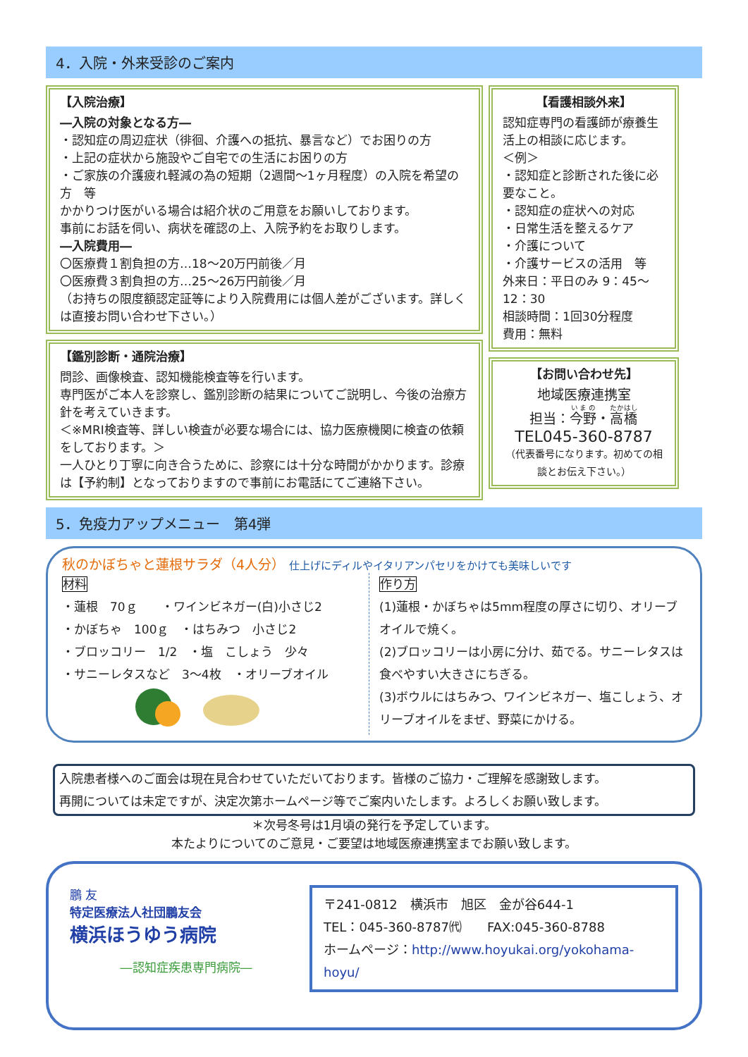4．入院・外来受診のご案内
【入院治療】
―入院の対象となる方―
・認知症の周辺症状（徘徊、介護への抵抗、暴言など）でお困りの方
・上記の症状から施設やご自宅での生活にお困りの方
・ご家族の介護疲れ軽減の為の短期（2週間～1ヶ月程度）の入院を希望の方　等
かかりつけ医がいる場合は紹介状のご用意をお願いしております。
事前にお話を伺い、病状を確認の上、入院予約をお取りします。
―入院費用―
〇医療費１割負担の方…18～20万円前後／月
〇医療費３割負担の方…25～26万円前後／月
（お持ちの限度額認定証等により入院費用には個人差がございます。詳しくは直接お問い合わせ下さい。）
【鑑別診断・通院治療】
問診、画像検査、認知機能検査等を行います。
専門医がご本人を診察し、鑑別診断の結果についてご説明し、今後の治療方針を考えていきます。
＜※MRI検査等、詳しい検査が必要な場合には、協力医療機関に検査の依頼をしております。＞
一人ひとり丁寧に向き合うために、診察には十分な時間がかかります。診療は【予約制】となっておりますので事前にお電話にてご連絡下さい。
【看護相談外来】
認知症専門の看護師が療養生活上の相談に応じます。
＜例＞
・認知症と診断された後に必要なこと。
・認知症の症状への対応
・日常生活を整えるケア
・介護について
・介護サービスの活用　等
外来日：平日のみ 9：45～12：30
相談時間：1回30分程度
費用：無料
【お問い合わせ先】
地域医療連携室
担当：今野・高橋
TEL045-360-8787
（代表番号になります。初めての相談とお伝え下さい。）
5．免疫力アップメニュー　第4弾
秋のかぼちゃと蓮根サラダ（4人分） 仕上げにディルやイタリアンパセリをかけても美味しいです
材料
・蓮根　70ｇ　　・ワインビネガー(白)小さじ2
・かぼちゃ　100ｇ　・はちみつ　小さじ2
・ブロッコリー　1/2　・塩　こしょう　少々
・サニーレタスなど　3～4枚　・オリーブオイル
作り方
(1)蓮根・かぼちゃは5mm程度の厚さに切り、オリーブオイルで焼く。
(2)ブロッコリーは小房に分け、茹でる。サニーレタスは食べやすい大きさにちぎる。
(3)ボウルにはちみつ、ワインビネガー、塩こしょう、オリーブオイルをまぜ、野菜にかける。
入院患者様へのご面会は現在見合わせていただいております。皆様のご協力・ご理解を感謝致します。
再開については未定ですが、決定次第ホームページ等でご案内いたします。よろしくお願い致します。
＊次号冬号は1月頃の発行を予定しています。
本たよりについてのご意見・ご要望は地域医療連携室までお願い致します。
鵬 友
特定医療法人社団鵬友会
横浜ほうゆう病院
―認知症疾患専門病院―
〒241-0812　横浜市　旭区　金が谷644-1
TEL：045-360-8787㈹　　FAX:045-360-8788
ホームページ：http://www.hoyukai.org/yokohama-hoyu/